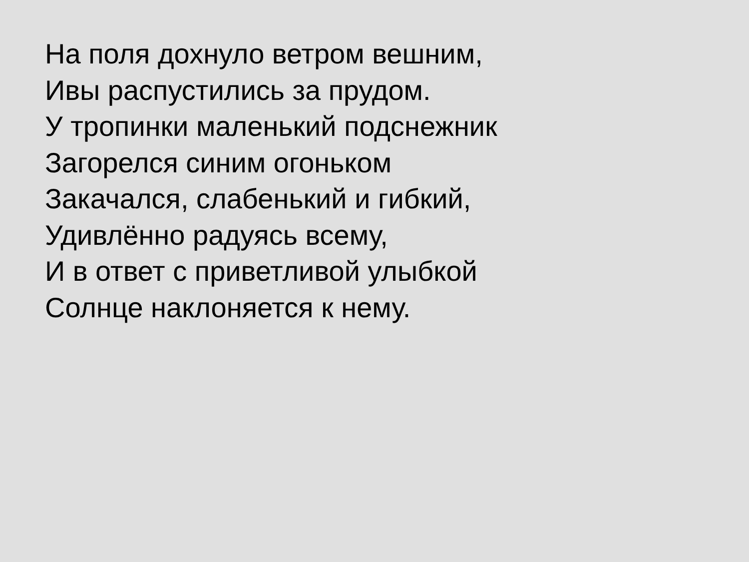На поля дохнуло ветром вешним,
Ивы распустились за прудом.
У тропинки маленький подснежник
Загорелся синим огоньком
Закачался, слабенький и гибкий,
Удивлённо радуясь всему,
И в ответ с приветливой улыбкой
Солнце наклоняется к нему.